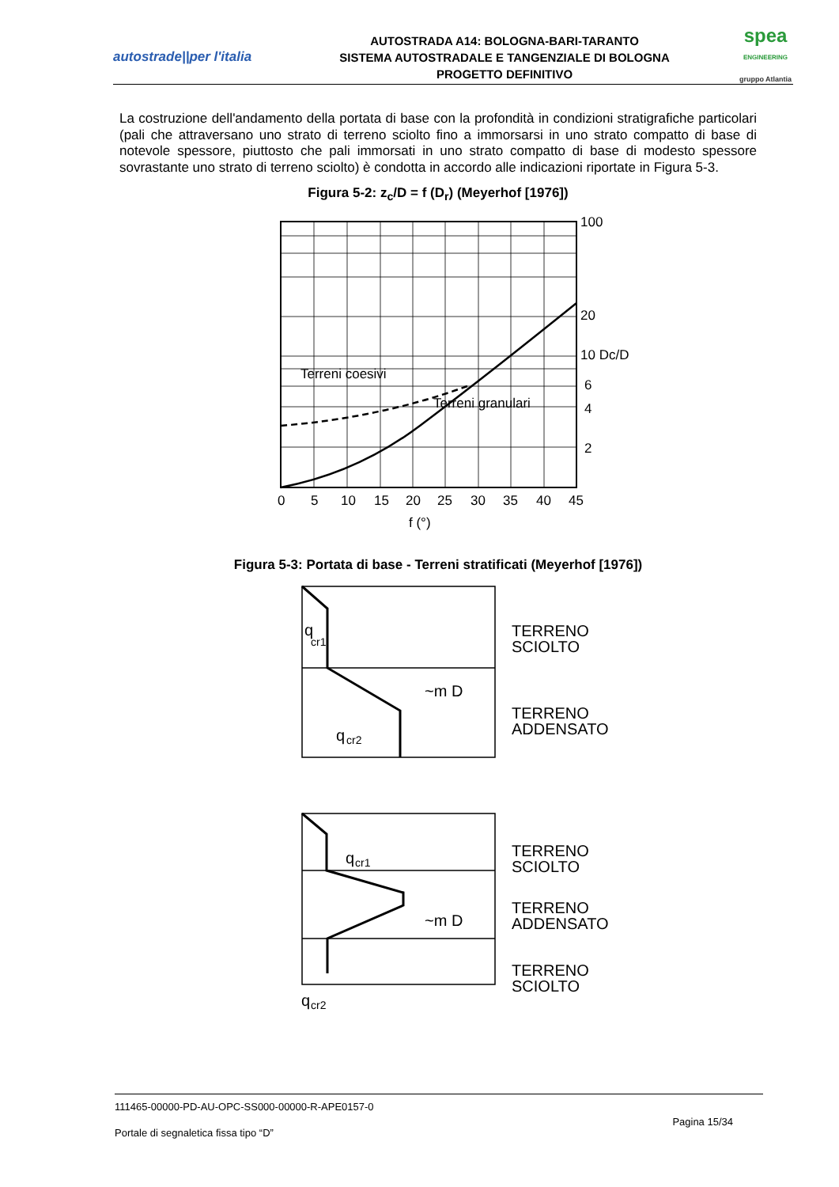autostrade||per l'italia
AUTOSTRADA A14: BOLOGNA-BARI-TARANTO
SISTEMA AUTOSTRADALE E TANGENZIALE DI BOLOGNA
PROGETTO DEFINITIVO
spea
ENGINEERING
gruppo Atlantia
La costruzione dell'andamento della portata di base con la profondità in condizioni stratigrafiche particolari (pali che attraversano uno strato di terreno sciolto fino a immorsarsi in uno strato compatto di base di notevole spessore, piuttosto che pali immorsati in uno strato compatto di base di modesto spessore sovrastante uno strato di terreno sciolto) è condotta in accordo alle indicazioni riportate in Figura 5-3.
Figura 5-2: z<sub>c</sub>/D = f (D<sub>r</sub>) (Meyerhof [1976])
Terreni coesivi
Terreni granulari
100
20
10 Dc/D
6
4
2
0
5
10
15
20
25
30
35
40
45
f (°)
Figura 5-3: Portata di base - Terreni stratificati (Meyerhof [1976])
q
cr1
~m D
q
cr2
TERRENO
SCIOLTO
TERRENO
ADDENSATO
q
cr1
~m D
q
cr2
TERRENO
SCIOLTO
TERRENO
ADDENSATO
TERRENO
SCIOLTO
111465-00000-PD-AU-OPC-SS000-00000-R-APE0157-0
Portale di segnaletica fissa tipo “D” Pagina 15/34